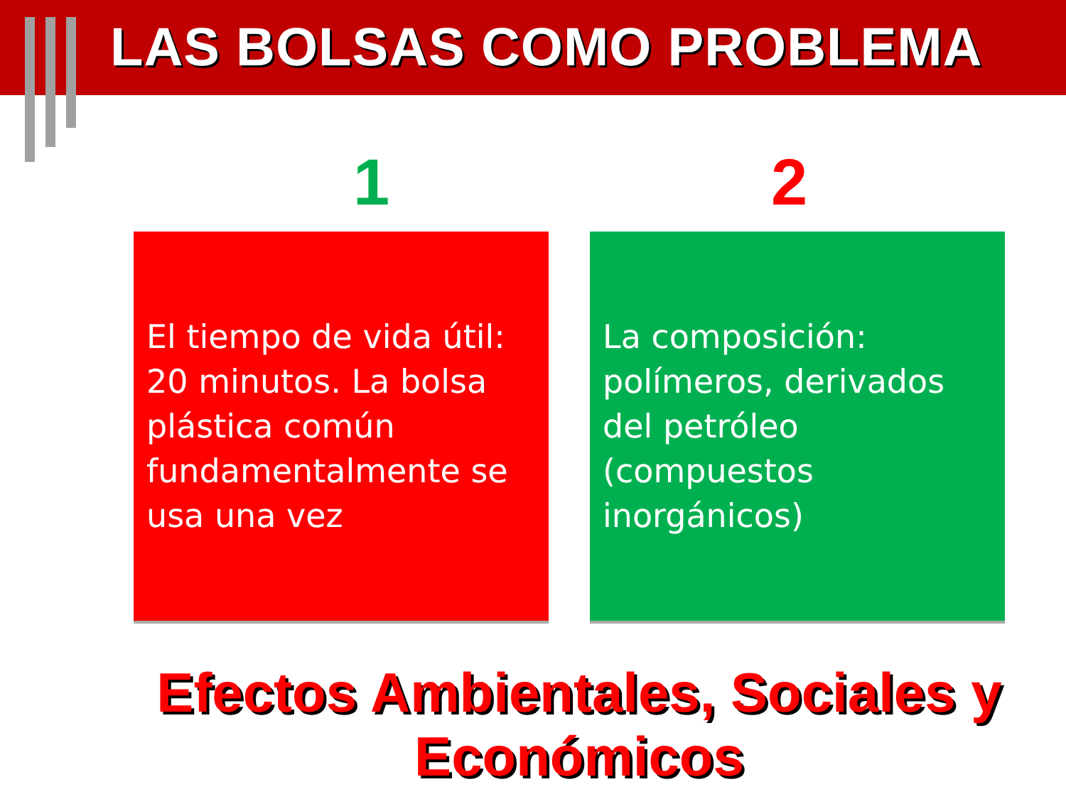LAS BOLSAS COMO PROBLEMA
1 2
El tiempo de vida útil: 20 minutos. La bolsa plástica común fundamentalmente se usa una vez
La composición: polímeros, derivados del petróleo (compuestos inorgánicos)
Efectos Ambientales, Sociales y Económicos